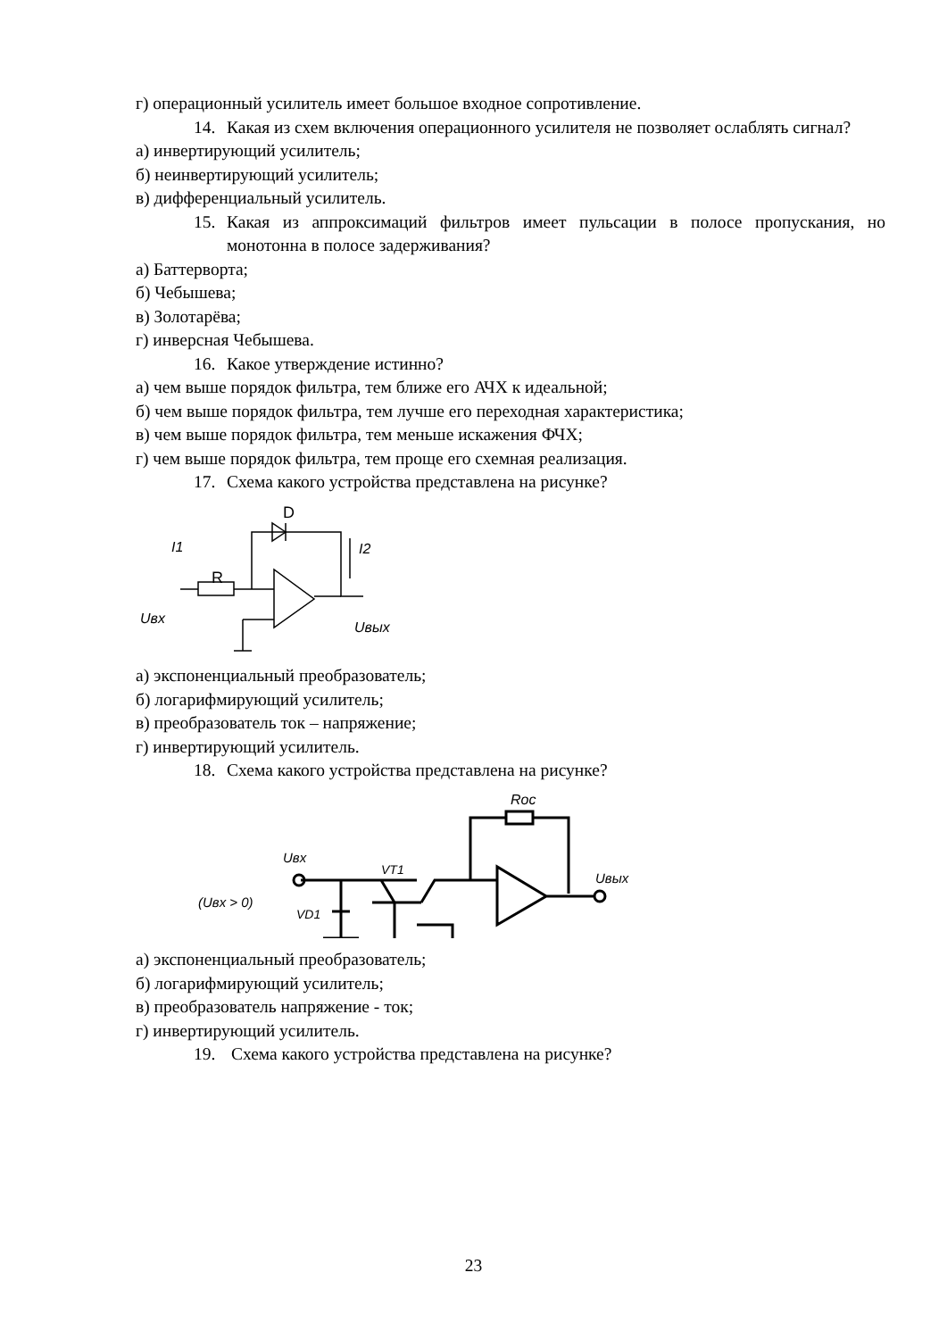г) операционный усилитель имеет большое входное сопротивление.
14. Какая из схем включения операционного усилителя не позволяет ослаблять сигнал?
а) инвертирующий усилитель;
б) неинвертирующий усилитель;
в) дифференциальный усилитель.
15. Какая из аппроксимаций фильтров имеет пульсации в полосе пропускания, но монотонна в полосе задерживания?
а) Баттерворта;
б) Чебышева;
в) Золотарёва;
г) инверсная Чебышева.
16. Какое утверждение истинно?
а) чем выше порядок фильтра, тем ближе его АЧХ к идеальной;
б) чем выше порядок фильтра, тем лучше его переходная характеристика;
в) чем выше порядок фильтра, тем меньше искажения ФЧХ;
г) чем выше порядок фильтра, тем проще его схемная реализация.
17. Схема какого устройства представлена на рисунке?
D
I1
I2
R
Uвх
Uвых
а) экспоненциальный преобразователь;
б) логарифмирующий усилитель;
в) преобразователь ток – напряжение;
г) инвертирующий усилитель.
18. Схема какого устройства представлена на рисунке?
Roc
Uвх
VT1
Uвых
(Uвх > 0)
VD1
а) экспоненциальный преобразователь;
б) логарифмирующий усилитель;
в) преобразователь напряжение - ток;
г) инвертирующий усилитель.
19. Схема какого устройства представлена на рисунке?
23